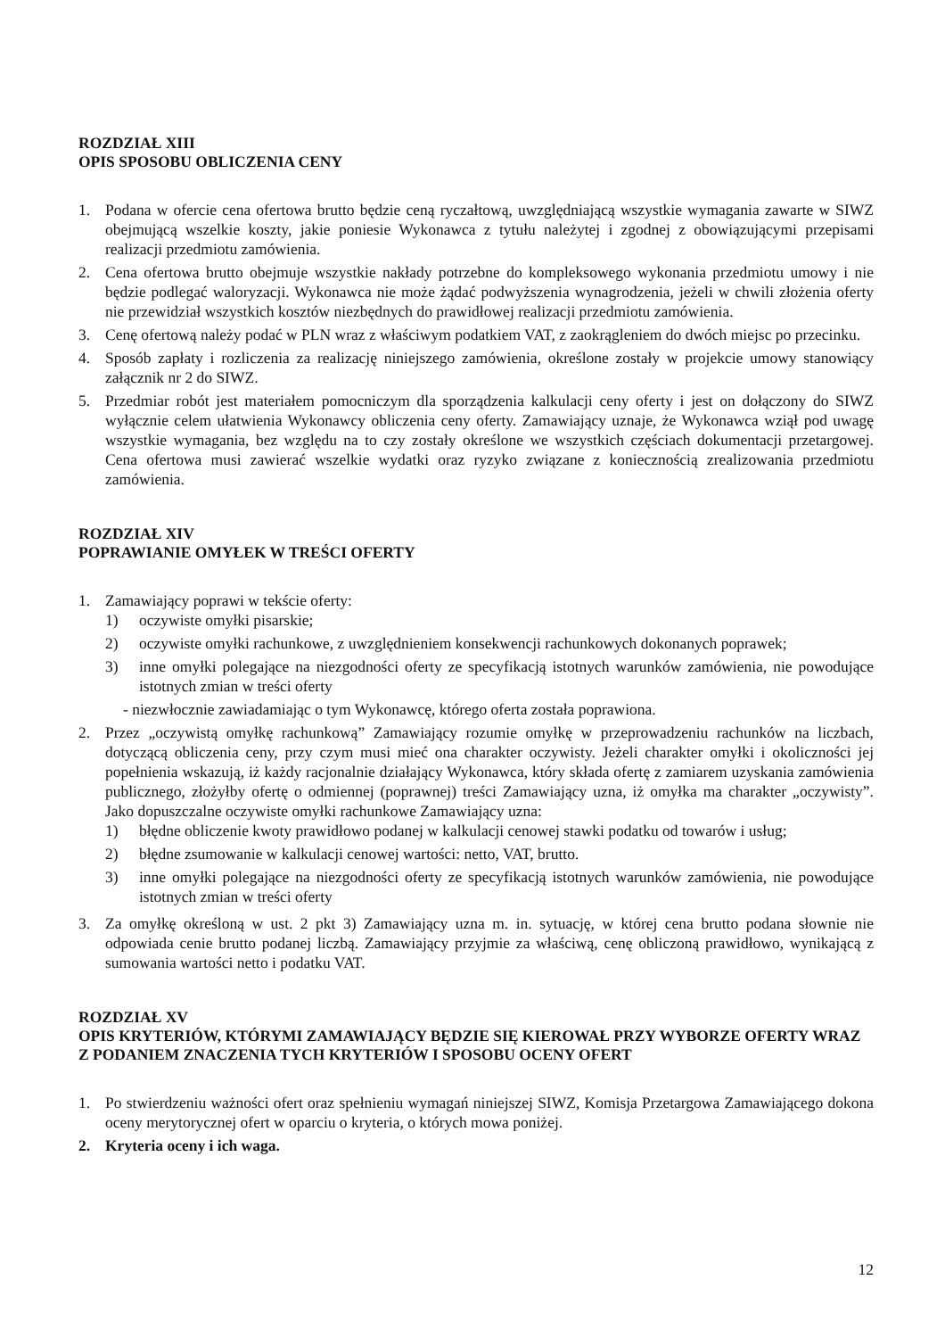ROZDZIAŁ XIII
OPIS SPOSOBU OBLICZENIA CENY
1. Podana w ofercie cena ofertowa brutto będzie ceną ryczałtową, uwzględniającą wszystkie wymagania zawarte w SIWZ obejmującą wszelkie koszty, jakie poniesie Wykonawca z tytułu należytej i zgodnej z obowiązującymi przepisami realizacji przedmiotu zamówienia.
2. Cena ofertowa brutto obejmuje wszystkie nakłady potrzebne do kompleksowego wykonania przedmiotu umowy i nie będzie podlegać waloryzacji. Wykonawca nie może żądać podwyższenia wynagrodzenia, jeżeli w chwili złożenia oferty nie przewidział wszystkich kosztów niezbędnych do prawidłowej realizacji przedmiotu zamówienia.
3. Cenę ofertową należy podać w PLN wraz z właściwym podatkiem VAT, z zaokrągleniem do dwóch miejsc po przecinku.
4. Sposób zapłaty i rozliczenia za realizację niniejszego zamówienia, określone zostały w projekcie umowy stanowiący załącznik nr 2 do SIWZ.
5. Przedmiar robót jest materiałem pomocniczym dla sporządzenia kalkulacji ceny oferty i jest on dołączony do SIWZ wyłącznie celem ułatwienia Wykonawcy obliczenia ceny oferty. Zamawiający uznaje, że Wykonawca wziął pod uwagę wszystkie wymagania, bez względu na to czy zostały określone we wszystkich częściach dokumentacji przetargowej. Cena ofertowa musi zawierać wszelkie wydatki oraz ryzyko związane z koniecznością zrealizowania przedmiotu zamówienia.
ROZDZIAŁ XIV
POPRAWIANIE OMYŁEK W TREŚCI OFERTY
1. Zamawiający poprawi w tekście oferty:
1) oczywiste omyłki pisarskie;
2) oczywiste omyłki rachunkowe, z uwzględnieniem konsekwencji rachunkowych dokonanych poprawek;
3) inne omyłki polegające na niezgodności oferty ze specyfikacją istotnych warunków zamówienia, nie powodujące istotnych zmian w treści oferty
- niezwłocznie zawiadamiając o tym Wykonawcę, którego oferta została poprawiona.
2. Przez „oczywistą omyłkę rachunkową” Zamawiający rozumie omyłkę w przeprowadzeniu rachunków na liczbach, dotyczącą obliczenia ceny, przy czym musi mieć ona charakter oczywisty. Jeżeli charakter omyłki i okoliczności jej popełnienia wskazują, iż każdy racjonalnie działający Wykonawca, który składa ofertę z zamiarem uzyskania zamówienia publicznego, złożyłby ofertę o odmiennej (poprawnej) treści Zamawiający uzna, iż omyłka ma charakter „oczywisty”. Jako dopuszczalne oczywiste omyłki rachunkowe Zamawiający uzna:
1) błędne obliczenie kwoty prawidłowo podanej w kalkulacji cenowej stawki podatku od towarów i usług;
2) błędne zsumowanie w kalkulacji cenowej wartości: netto, VAT, brutto.
3) inne omyłki polegające na niezgodności oferty ze specyfikacją istotnych warunków zamówienia, nie powodujące istotnych zmian w treści oferty
3. Za omyłkę określoną w ust. 2 pkt 3) Zamawiający uzna m. in. sytuację, w której cena brutto podana słownie nie odpowiada cenie brutto podanej liczbą. Zamawiający przyjmie za właściwą, cenę obliczoną prawidłowo, wynikającą z sumowania wartości netto i podatku VAT.
ROZDZIAŁ XV
OPIS KRYTERIÓW, KTÓRYMI ZAMAWIAJĄCY BĘDZIE SIĘ KIEROWAŁ PRZY WYBORZE OFERTY WRAZ Z PODANIEM ZNACZENIA TYCH KRYTERIÓW I SPOSOBU OCENY OFERT
1. Po stwierdzeniu ważności ofert oraz spełnieniu wymagań niniejszej SIWZ, Komisja Przetargowa Zamawiającego dokona oceny merytorycznej ofert w oparciu o kryteria, o których mowa poniżej.
2. Kryteria oceny i ich waga.
12